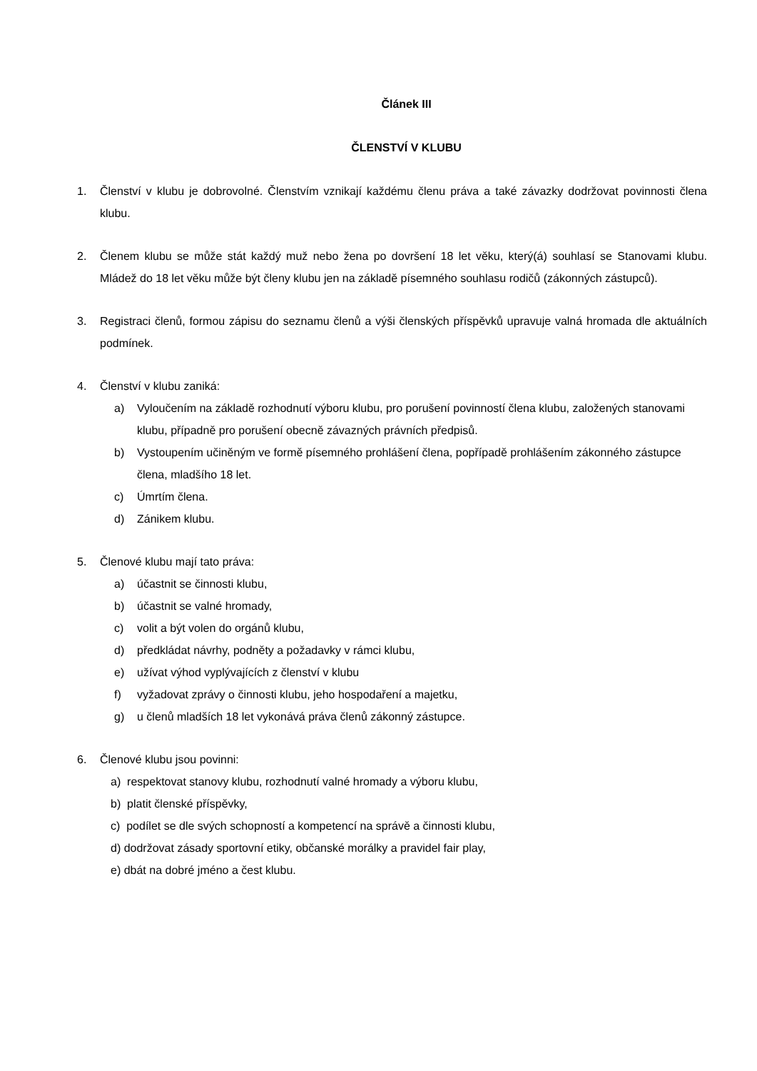Článek III
ČLENSTVÍ V KLUBU
1. Členství v klubu je dobrovolné. Členstvím vznikají každému členu práva a také závazky dodržovat povinnosti člena klubu.
2. Členem klubu se může stát každý muž nebo žena po dovršení 18 let věku, který(á) souhlasí se Stanovami klubu. Mládež do 18 let věku může být členy klubu jen na základě písemného souhlasu rodičů (zákonných zástupců).
3. Registraci členů, formou zápisu do seznamu členů a výši členských příspěvků upravuje valná hromada dle aktuálních podmínek.
4. Členství v klubu zaniká:
a) Vyloučením na základě rozhodnutí výboru klubu, pro porušení povinností člena klubu, založených stanovami klubu, případně pro porušení obecně závazných právních předpisů.
b) Vystoupením učiněným ve formě písemného prohlášení člena, popřípadě prohlášením zákonného zástupce člena, mladšího 18 let.
c) Úmrtím člena.
d) Zánikem klubu.
5. Členové klubu mají tato práva:
a) účastnit se činnosti klubu,
b) účastnit se valné hromady,
c) volit a být volen do orgánů klubu,
d) předkládat návrhy, podněty a požadavky v rámci klubu,
e) užívat výhod vyplývajících z členství v klubu
f) vyžadovat zprávy o činnosti klubu, jeho hospodaření a majetku,
g) u členů mladších 18 let vykonává práva členů zákonný zástupce.
6. Členové klubu jsou povinni:
a) respektovat stanovy klubu, rozhodnutí valné hromady a výboru klubu,
b) platit členské příspěvky,
c) podílet se dle svých schopností a kompetencí na správě a činnosti klubu,
d) dodržovat zásady sportovní etiky, občanské morálky a pravidel fair play,
e) dbát na dobré jméno a čest klubu.